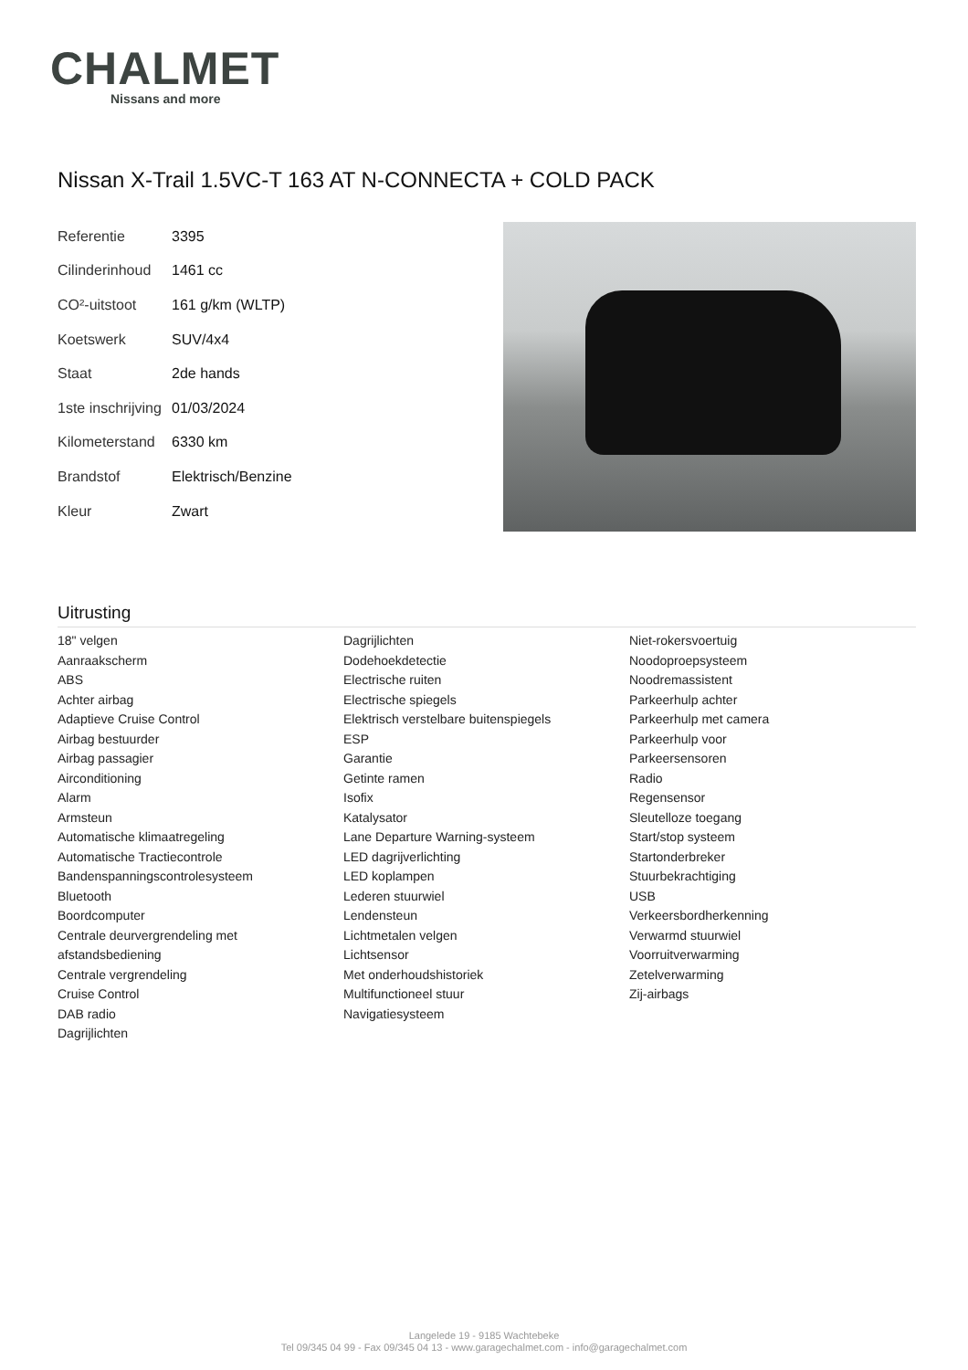CHALMET
Nissans and more
Nissan X-Trail 1.5VC-T 163 AT N-CONNECTA + COLD PACK
| Referentie | 3395 |
| Cilinderinhoud | 1461 cc |
| CO²-uitstoot | 161 g/km (WLTP) |
| Koetswerk | SUV/4x4 |
| Staat | 2de hands |
| 1ste inschrijving | 01/03/2024 |
| Kilometerstand | 6330 km |
| Brandstof | Elektrisch/Benzine |
| Kleur | Zwart |
Uitrusting
18" velgen
Aanraakscherm
ABS
Achter airbag
Adaptieve Cruise Control
Airbag bestuurder
Airbag passagier
Airconditioning
Alarm
Armsteun
Automatische klimaatregeling
Automatische Tractiecontrole
Bandenspanningscontrolesysteem
Bluetooth
Boordcomputer
Centrale deurvergrendeling met afstandsbediening
Centrale vergrendeling
Cruise Control
DAB radio
Dagrijlichten
Dagrijlichten
Dodehoekdetectie
Electrische ruiten
Electrische spiegels
Elektrisch verstelbare buitenspiegels
ESP
Garantie
Getinte ramen
Isofix
Katalysator
Lane Departure Warning-systeem
LED dagrijverlichting
LED koplampen
Lederen stuurwiel
Lendensteun
Lichtmetalen velgen
Lichtsensor
Met onderhoudshistoriek
Multifunctioneel stuur
Navigatiesysteem
Niet-rokersvoertuig
Noodoproepsysteem
Noodremassistent
Parkeerhulp achter
Parkeerhulp met camera
Parkeerhulp voor
Parkeersensoren
Radio
Regensensor
Sleutelloze toegang
Start/stop systeem
Startonderbreker
Stuurbekrachtiging
USB
Verkeersbordherkenning
Verwarmd stuurwiel
Voorruitverwarming
Zetelverwarming
Zij-airbags
Langelede 19 - 9185 Wachtebeke
Tel 09/345 04 99 - Fax 09/345 04 13 - www.garagechalmet.com - info@garagechalmet.com